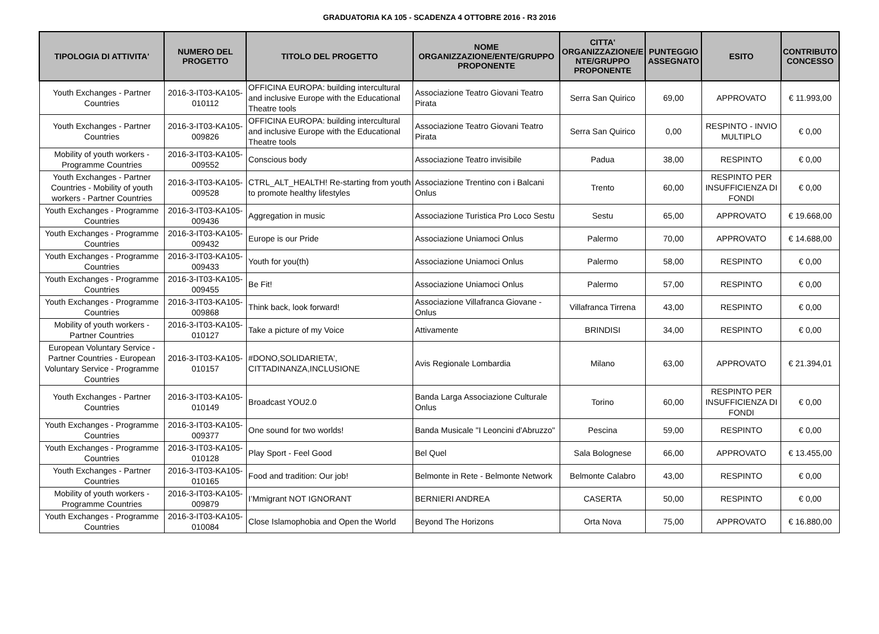GRADUATORIA KA 105 - SCADENZA 4 OTTOBRE 2016 - R3 2016
| TIPOLOGIA DI ATTIVITA' | NUMERO DEL PROGETTO | TITOLO DEL PROGETTO | NOME ORGANIZZAZIONE/ENTE/GRUPPO PROPONENTE | CITTA' ORGANIZZAZIONE/E NTE/GRUPPO PROPONENTE | PUNTEGGIO ASSEGNATO | ESITO | CONTRIBUTO CONCESSO |
| --- | --- | --- | --- | --- | --- | --- | --- |
| Youth Exchanges - Partner Countries | 2016-3-IT03-KA105-010112 | OFFICINA EUROPA: building intercultural and inclusive Europe with the Educational Theatre tools | Associazione Teatro Giovani Teatro Pirata | Serra San Quirico | 69,00 | APPROVATO | € 11.993,00 |
| Youth Exchanges - Partner Countries | 2016-3-IT03-KA105-009826 | OFFICINA EUROPA: building intercultural and inclusive Europe with the Educational Theatre tools | Associazione Teatro Giovani Teatro Pirata | Serra San Quirico | 0,00 | RESPINTO - INVIO MULTIPLO | € 0,00 |
| Mobility of youth workers - Programme Countries | 2016-3-IT03-KA105-009552 | Conscious body | Associazione Teatro invisibile | Padua | 38,00 | RESPINTO | € 0,00 |
| Youth Exchanges - Partner Countries - Mobility of youth workers - Partner Countries | 2016-3-IT03-KA105-009528 | CTRL_ALT_HEALTH! Re-starting from youth to promote healthy lifestyles | Associazione Trentino con i Balcani Onlus | Trento | 60,00 | RESPINTO PER INSUFFICIENZA DI FONDI | € 0,00 |
| Youth Exchanges - Programme Countries | 2016-3-IT03-KA105-009436 | Aggregation in music | Associazione Turistica Pro Loco Sestu | Sestu | 65,00 | APPROVATO | € 19.668,00 |
| Youth Exchanges - Programme Countries | 2016-3-IT03-KA105-009432 | Europe is our Pride | Associazione Uniamoci Onlus | Palermo | 70,00 | APPROVATO | € 14.688,00 |
| Youth Exchanges - Programme Countries | 2016-3-IT03-KA105-009433 | Youth for you(th) | Associazione Uniamoci Onlus | Palermo | 58,00 | RESPINTO | € 0,00 |
| Youth Exchanges - Programme Countries | 2016-3-IT03-KA105-009455 | Be Fit! | Associazione Uniamoci Onlus | Palermo | 57,00 | RESPINTO | € 0,00 |
| Youth Exchanges - Programme Countries | 2016-3-IT03-KA105-009868 | Think back, look forward! | Associazione Villafranca Giovane - Onlus | Villafranca Tirrena | 43,00 | RESPINTO | € 0,00 |
| Mobility of youth workers - Partner Countries | 2016-3-IT03-KA105-010127 | Take a picture of my Voice | Attivamente | BRINDISI | 34,00 | RESPINTO | € 0,00 |
| European Voluntary Service - Partner Countries - European Voluntary Service - Programme Countries | 2016-3-IT03-KA105-010157 | #DONO,SOLIDARIETA', CITTADINANZA,INCLUSIONE | Avis Regionale Lombardia | Milano | 63,00 | APPROVATO | € 21.394,01 |
| Youth Exchanges - Partner Countries | 2016-3-IT03-KA105-010149 | Broadcast YOU2.0 | Banda Larga Associazione Culturale Onlus | Torino | 60,00 | RESPINTO PER INSUFFICIENZA DI FONDI | € 0,00 |
| Youth Exchanges - Programme Countries | 2016-3-IT03-KA105-009377 | One sound for two worlds! | Banda Musicale "I Leoncini d'Abruzzo" | Pescina | 59,00 | RESPINTO | € 0,00 |
| Youth Exchanges - Programme Countries | 2016-3-IT03-KA105-010128 | Play Sport - Feel Good | Bel Quel | Sala Bolognese | 66,00 | APPROVATO | € 13.455,00 |
| Youth Exchanges - Partner Countries | 2016-3-IT03-KA105-010165 | Food and tradition: Our job! | Belmonte in Rete - Belmonte Network | Belmonte Calabro | 43,00 | RESPINTO | € 0,00 |
| Mobility of youth workers - Programme Countries | 2016-3-IT03-KA105-009879 | I’Mmigrant NOT IGNORANT | BERNIERI ANDREA | CASERTA | 50,00 | RESPINTO | € 0,00 |
| Youth Exchanges - Programme Countries | 2016-3-IT03-KA105-010084 | Close Islamophobia and Open the World | Beyond The Horizons | Orta Nova | 75,00 | APPROVATO | € 16.880,00 |